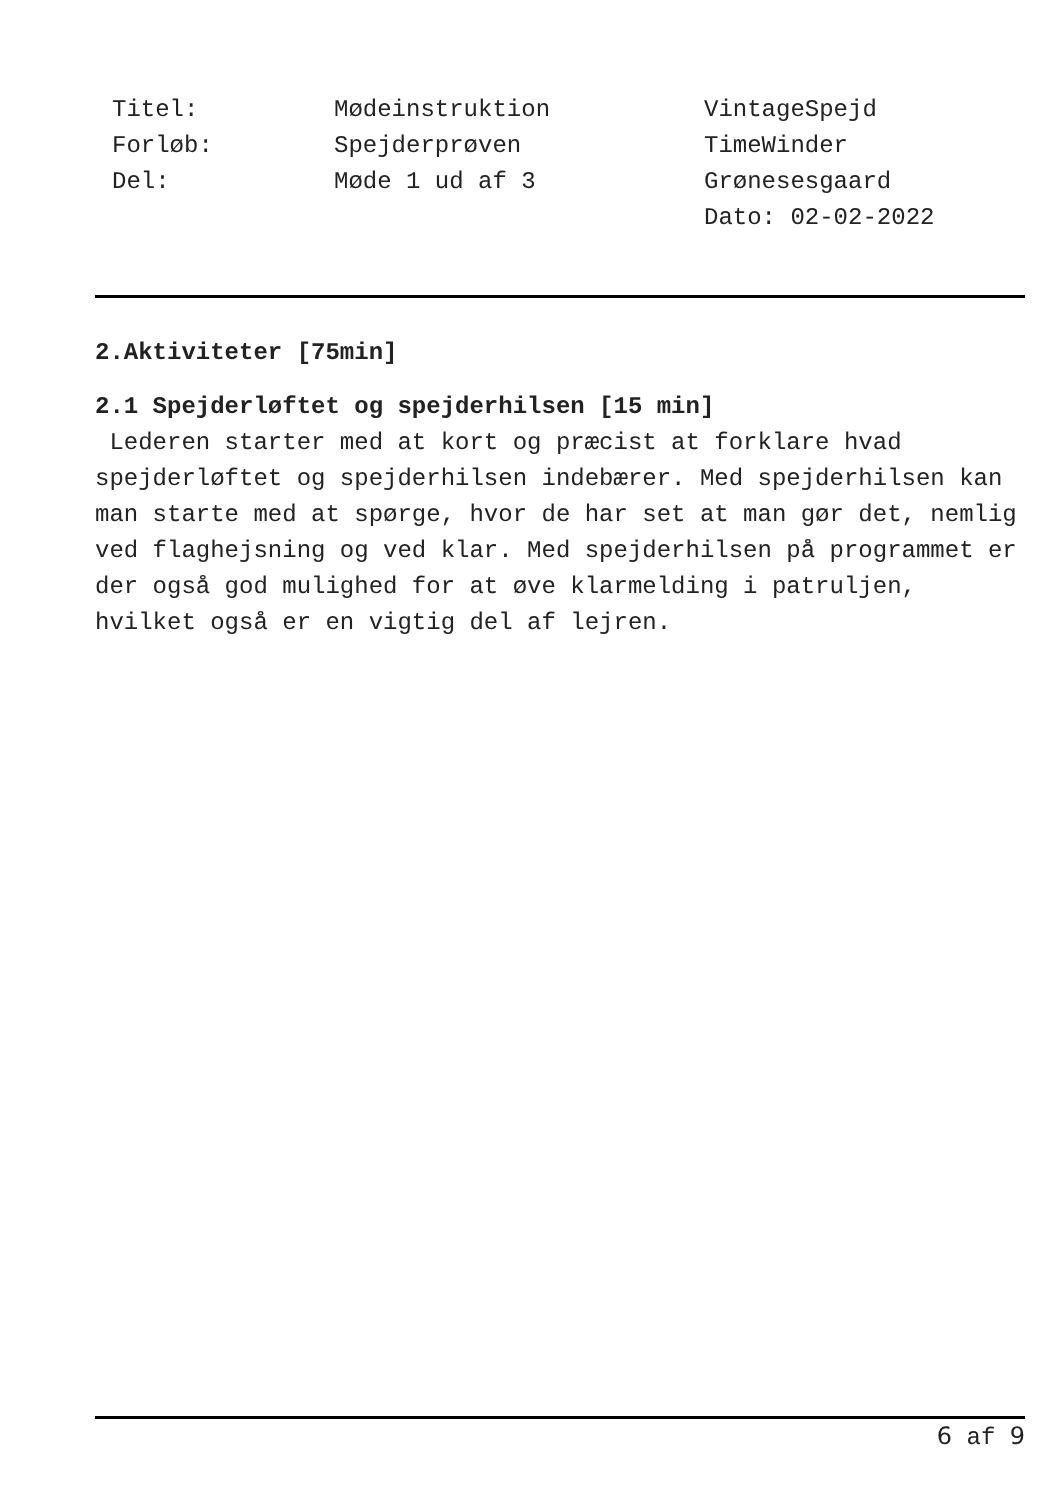Titel:
Forløb:
Del:
Mødeinstruktion
Spejderprøven
Møde 1 ud af 3
VintageSpejd
TimeWinder
Grønesesgaard
Dato: 02-02-2022
2.Aktiviteter [75min]
2.1 Spejderløftet og spejderhilsen [15 min]
Lederen starter med at kort og præcist at forklare hvad spejderløftet og spejderhilsen indebærer. Med spejderhilsen kan man starte med at spørge, hvor de har set at man gør det, nemlig ved flaghejsning og ved klar. Med spejderhilsen på programmet er der også god mulighed for at øve klarmelding i patruljen, hvilket også er en vigtig del af lejren.
6 af 9